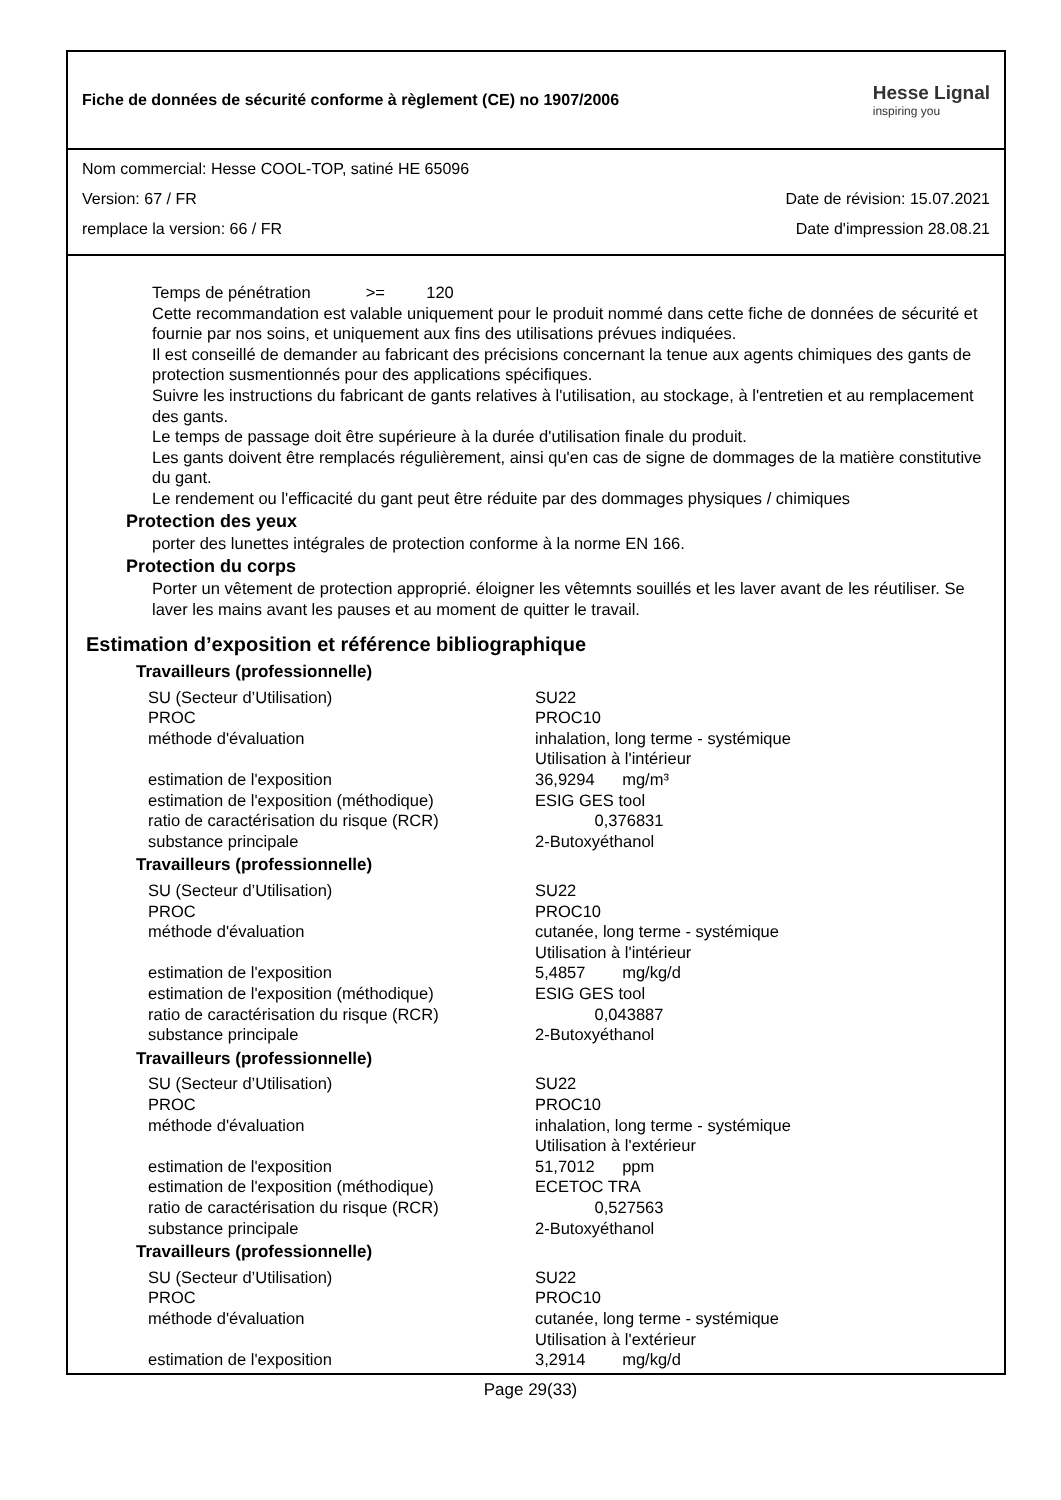Fiche de données de sécurité conforme à règlement (CE) no 1907/2006
Hesse Lignal
inspiring you
Nom commercial: Hesse COOL-TOP, satiné HE 65096
Version: 67 / FR Date de révision: 15.07.2021
remplace la version: 66 / FR Date d'impression 28.08.21
Temps de pénétration >= 120
Cette recommandation est valable uniquement pour le produit nommé dans cette fiche de données de sécurité et fournie par nos soins, et uniquement aux fins des utilisations prévues indiquées.
Il est conseillé de demander au fabricant des précisions concernant la tenue aux agents chimiques des gants de protection susmentionnés pour des applications spécifiques.
Suivre les instructions du fabricant de gants relatives à l'utilisation, au stockage, à l'entretien et au remplacement des gants.
Le temps de passage doit être supérieure à la durée d'utilisation finale du produit.
Les gants doivent être remplacés régulièrement, ainsi qu'en cas de signe de dommages de la matière constitutive du gant.
Le rendement ou l'efficacité du gant peut être réduite par des dommages physiques / chimiques
Protection des yeux
porter des lunettes intégrales de protection conforme à la norme EN 166.
Protection du corps
Porter un vêtement de protection approprié. éloigner les vêtemnts souillés et les laver avant de les réutiliser. Se laver les mains avant les pauses et au moment de quitter le travail.
Estimation d’exposition et référence bibliographique
Travailleurs (professionnelle)
| SU (Secteur d’Utilisation) | SU22 |
| PROC | PROC10 |
| méthode d'évaluation | inhalation, long terme - systémique Utilisation à l'intérieur |
| estimation de l'exposition | 36,9294 mg/m³ |
| estimation de l'exposition (méthodique) | ESIG GES tool |
| ratio de caractérisation du risque (RCR) | 0,376831 |
| substance principale | 2-Butoxyéthanol |
Travailleurs (professionnelle)
| SU (Secteur d’Utilisation) | SU22 |
| PROC | PROC10 |
| méthode d'évaluation | cutanée, long terme - systémique Utilisation à l'intérieur |
| estimation de l'exposition | 5,4857 mg/kg/d |
| estimation de l'exposition (méthodique) | ESIG GES tool |
| ratio de caractérisation du risque (RCR) | 0,043887 |
| substance principale | 2-Butoxyéthanol |
Travailleurs (professionnelle)
| SU (Secteur d’Utilisation) | SU22 |
| PROC | PROC10 |
| méthode d'évaluation | inhalation, long terme - systémique Utilisation à l'extérieur |
| estimation de l'exposition | 51,7012 ppm |
| estimation de l'exposition (méthodique) | ECETOC TRA |
| ratio de caractérisation du risque (RCR) | 0,527563 |
| substance principale | 2-Butoxyéthanol |
Travailleurs (professionnelle)
| SU (Secteur d’Utilisation) | SU22 |
| PROC | PROC10 |
| méthode d'évaluation | cutanée, long terme - systémique Utilisation à l'extérieur |
| estimation de l'exposition | 3,2914 mg/kg/d |
Page 29(33)